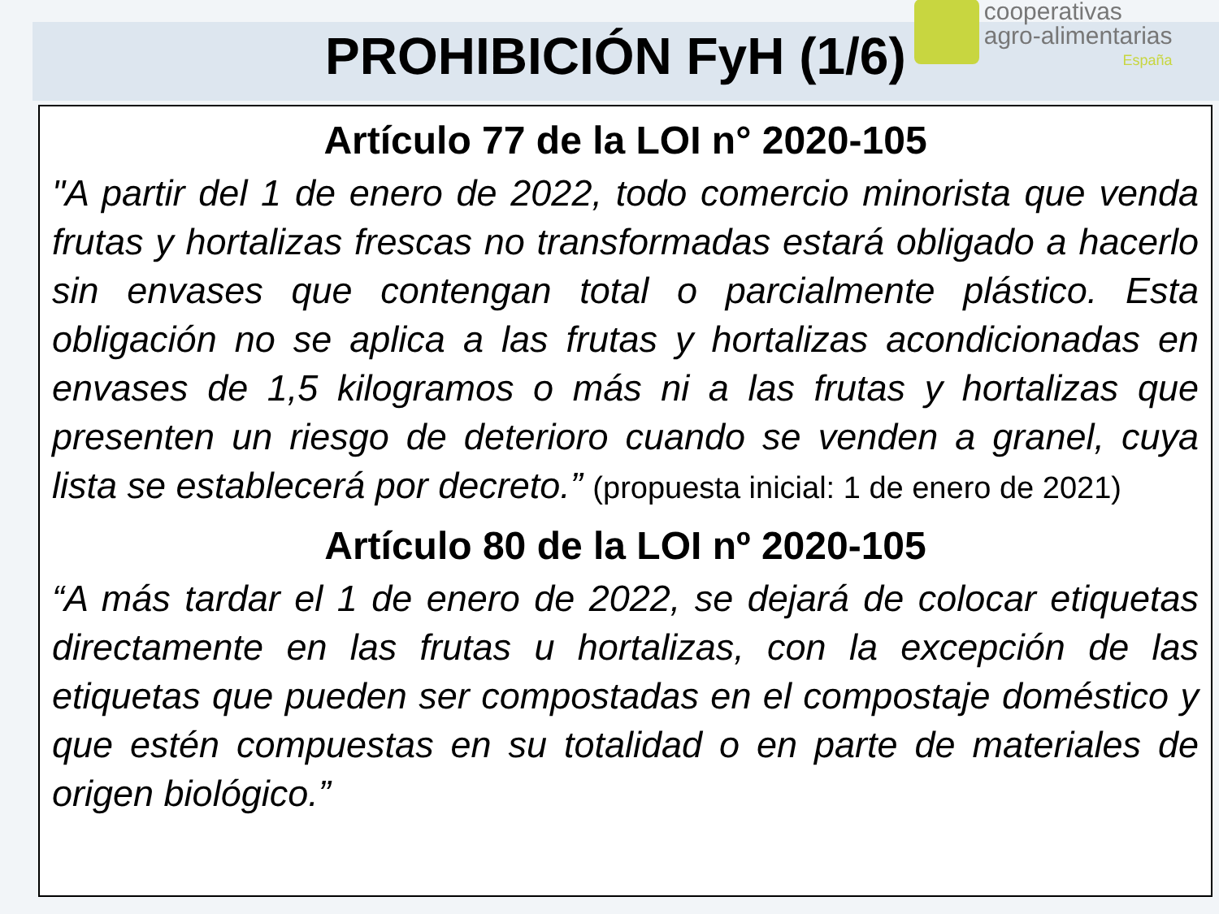PROHIBICIÓN FyH (1/6)
cooperativas
agro-alimentarias
España
Artículo 77 de la LOI n° 2020-105
"A partir del 1 de enero de 2022, todo comercio minorista que venda frutas y hortalizas frescas no transformadas estará obligado a hacerlo sin envases que contengan total o parcialmente plástico. Esta obligación no se aplica a las frutas y hortalizas acondicionadas en envases de 1,5 kilogramos o más ni a las frutas y hortalizas que presenten un riesgo de deterioro cuando se venden a granel, cuya lista se establecerá por decreto.” (propuesta inicial: 1 de enero de 2021)
Artículo 80 de la LOI nº 2020-105
“A más tardar el 1 de enero de 2022, se dejará de colocar etiquetas directamente en las frutas u hortalizas, con la excepción de las etiquetas que pueden ser compostadas en el compostaje doméstico y que estén compuestas en su totalidad o en parte de materiales de origen biológico.”